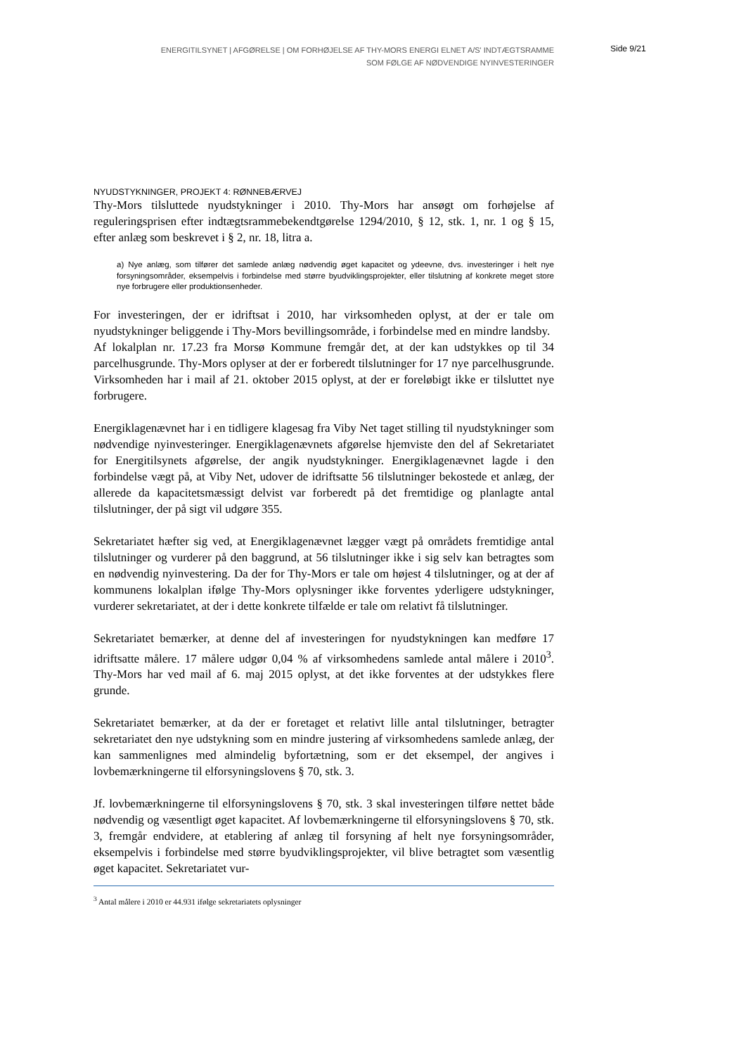ENERGITILSYNET | AFGØRELSE | OM FORHØJELSE AF THY-MORS ENERGI ELNET A/S' INDTÆGTSRAMME
SOM FØLGE AF NØDVENDIGE NYINVESTERINGER
Side 9/21
NYUDSTYKNINGER, PROJEKT 4: RØNNEBÆRVEJ
Thy-Mors tilsluttede nyudstykninger i 2010. Thy-Mors har ansøgt om forhøjelse af reguleringsprisen efter indtægtsrammebekendtgørelse 1294/2010, § 12, stk. 1, nr. 1 og § 15, efter anlæg som beskrevet i § 2, nr. 18, litra a.
a) Nye anlæg, som tilfører det samlede anlæg nødvendig øget kapacitet og ydeevne, dvs. investeringer i helt nye forsyningsområder, eksempelvis i forbindelse med større byudviklingsprojekter, eller tilslutning af konkrete meget store nye forbrugere eller produktionsenheder.
For investeringen, der er idriftsat i 2010, har virksomheden oplyst, at der er tale om nyudstykninger beliggende i Thy-Mors bevillingsområde, i forbindelse med en mindre landsby.
Af lokalplan nr. 17.23 fra Morsø Kommune fremgår det, at der kan udstykkes op til 34 parcelhusgrunde. Thy-Mors oplyser at der er forberedt tilslutninger for 17 nye parcelhusgrunde. Virksomheden har i mail af 21. oktober 2015 oplyst, at der er foreløbigt ikke er tilsluttet nye forbrugere.
Energiklagenævnet har i en tidligere klagesag fra Viby Net taget stilling til nyudstykninger som nødvendige nyinvesteringer. Energiklagenævnets afgørelse hjemviste den del af Sekretariatet for Energitilsynets afgørelse, der angik nyudstykninger. Energiklagenævnet lagde i den forbindelse vægt på, at Viby Net, udover de idriftsatte 56 tilslutninger bekostede et anlæg, der allerede da kapacitetsmæssigt delvist var forberedt på det fremtidige og planlagte antal tilslutninger, der på sigt vil udgøre 355.
Sekretariatet hæfter sig ved, at Energiklagenævnet lægger vægt på områdets fremtidige antal tilslutninger og vurderer på den baggrund, at 56 tilslutninger ikke i sig selv kan betragtes som en nødvendig nyinvestering. Da der for Thy-Mors er tale om højest 4 tilslutninger, og at der af kommunens lokalplan ifølge Thy-Mors oplysninger ikke forventes yderligere udstykninger, vurderer sekretariatet, at der i dette konkrete tilfælde er tale om relativt få tilslutninger.
Sekretariatet bemærker, at denne del af investeringen for nyudstykningen kan medføre 17 idriftsatte målere. 17 målere udgør 0,04 % af virksomhedens samlede antal målere i 2010<sup>3</sup>. Thy-Mors har ved mail af 6. maj 2015 oplyst, at det ikke forventes at der udstykkes flere grunde.
Sekretariatet bemærker, at da der er foretaget et relativt lille antal tilslutninger, betragter sekretariatet den nye udstykning som en mindre justering af virksomhedens samlede anlæg, der kan sammenlignes med almindelig byfortætning, som er det eksempel, der angives i lovbemærkningerne til elforsyningslovens § 70, stk. 3.
Jf. lovbemærkningerne til elforsyningslovens § 70, stk. 3 skal investeringen tilføre nettet både nødvendig og væsentligt øget kapacitet. Af lovbemærkningerne til elforsyningslovens § 70, stk. 3, fremgår endvidere, at etablering af anlæg til forsyning af helt nye forsyningsområder, eksempelvis i forbindelse med større byudviklingsprojekter, vil blive betragtet som væsentlig øget kapacitet. Sekretariatet vur-
<sup>3</sup> Antal målere i 2010 er 44.931 ifølge sekretariatets oplysninger